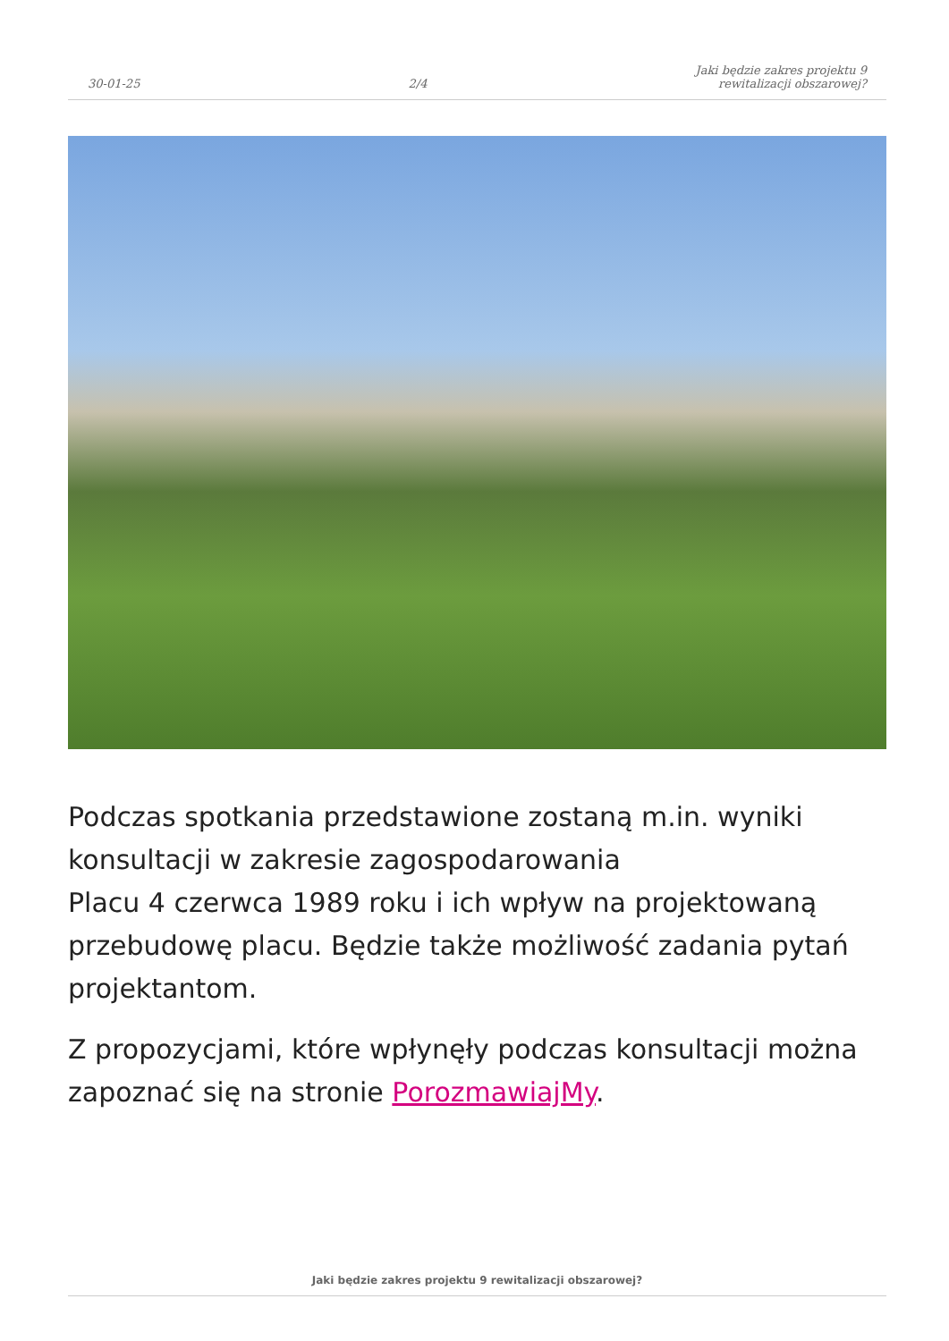30-01-25
2/4
Jaki będzie zakres projektu 9
rewitalizacji obszarowej?
Podczas spotkania przedstawione zostaną m.in. wyniki konsultacji w zakresie zagospodarowania
Placu 4 czerwca 1989 roku i ich wpływ na projektowaną przebudowę placu. Będzie także możliwość zadania pytań projektantom.
Z propozycjami, które wpłynęły podczas konsultacji można zapoznać się na stronie PorozmawiajMy.
Jaki będzie zakres projektu 9 rewitalizacji obszarowej?